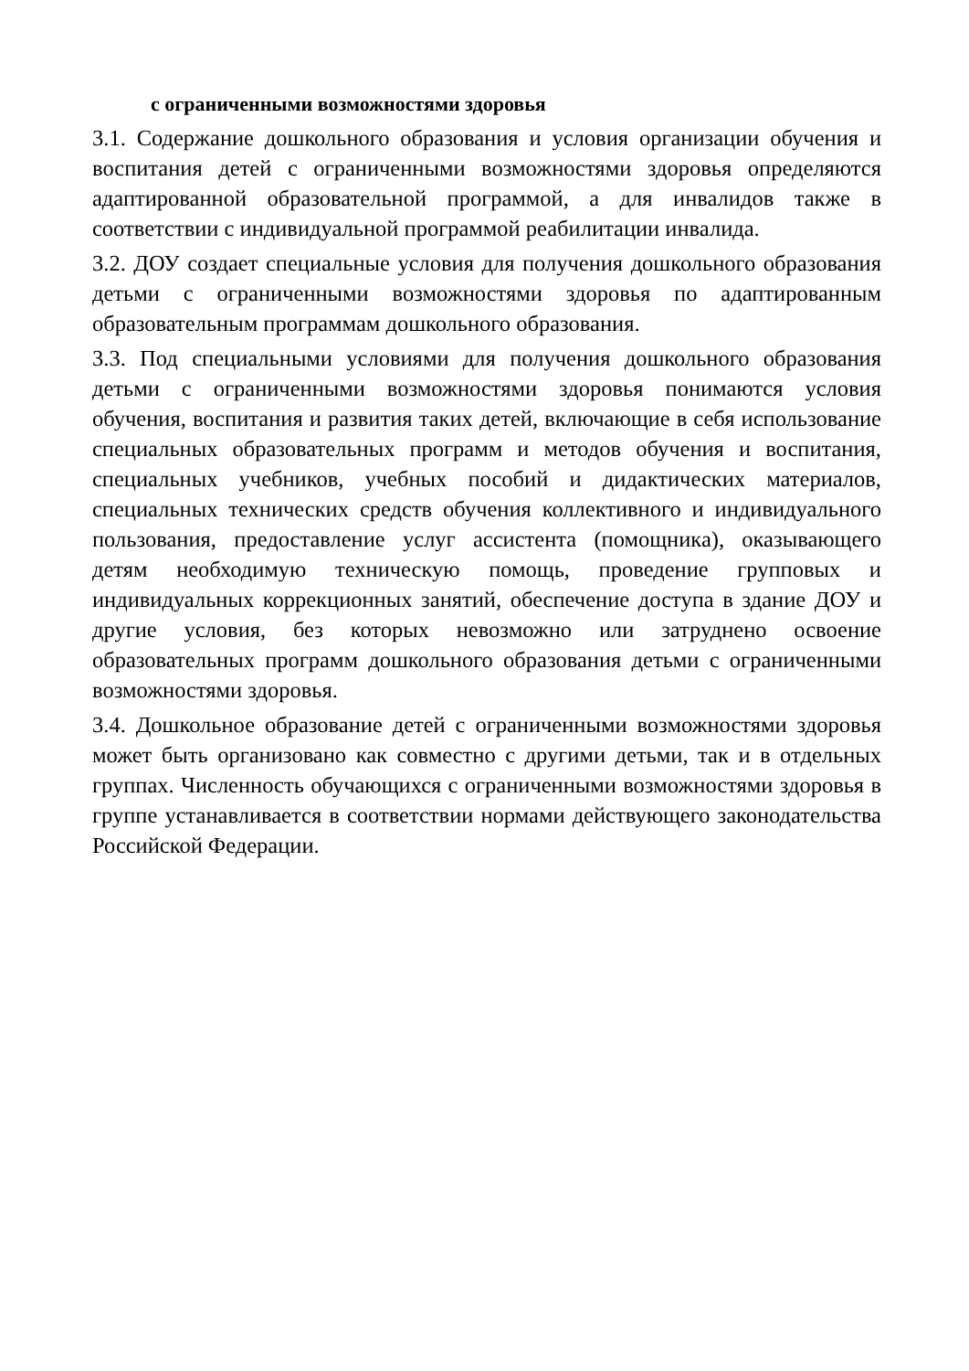с ограниченными возможностями здоровья
3.1. Содержание дошкольного образования и условия организации обучения и воспитания детей с ограниченными возможностями здоровья определяются адаптированной образовательной программой, а для инвалидов также в соответствии с индивидуальной программой реабилитации инвалида.
3.2. ДОУ создает специальные условия для получения дошкольного образования детьми с ограниченными возможностями здоровья по адаптированным образовательным программам дошкольного образования.
3.3. Под специальными условиями для получения дошкольного образования детьми с ограниченными возможностями здоровья понимаются условия обучения, воспитания и развития таких детей, включающие в себя использование специальных образовательных программ и методов обучения и воспитания, специальных учебников, учебных пособий и дидактических материалов, специальных технических средств обучения коллективного и индивидуального пользования, предоставление услуг ассистента (помощника), оказывающего детям необходимую техническую помощь, проведение групповых и индивидуальных коррекционных занятий, обеспечение доступа в здание ДОУ и другие условия, без которых невозможно или затруднено освоение образовательных программ дошкольного образования детьми с ограниченными возможностями здоровья.
3.4. Дошкольное образование детей с ограниченными возможностями здоровья может быть организовано как совместно с другими детьми, так и в отдельных группах. Численность обучающихся с ограниченными возможностями здоровья в группе устанавливается в соответствии нормами действующего законодательства Российской Федерации.